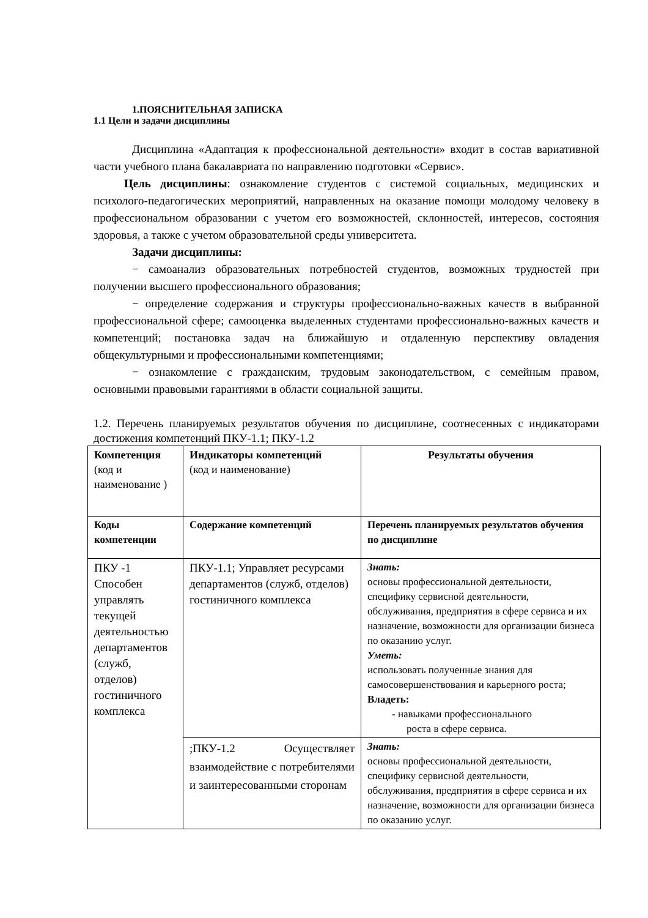1.ПОЯСНИТЕЛЬНАЯ ЗАПИСКА
1.1 Цели и задачи дисциплины
Дисциплина «Адаптация к профессиональной деятельности» входит в состав вариативной части учебного плана бакалавриата по направлению подготовки «Сервис».
Цель дисциплины: ознакомление студентов с системой социальных, медицинских и психолого-педагогических мероприятий, направленных на оказание помощи молодому человеку в профессиональном образовании с учетом его возможностей, склонностей, интересов, состояния здоровья, а также с учетом образовательной среды университета.
Задачи дисциплины:
− самоанализ образовательных потребностей студентов, возможных трудностей при получении высшего профессионального образования;
− определение содержания и структуры профессионально-важных качеств в выбранной профессиональной сфере; самооценка выделенных студентами профессионально-важных качеств и компетенций; постановка задач на ближайшую и отдаленную перспективу овладения общекультурными и профессиональными компетенциями;
− ознакомление с гражданским, трудовым законодательством, с семейным правом, основными правовыми гарантиями в области социальной защиты.
1.2. Перечень планируемых результатов обучения по дисциплине, соотнесенных с индикаторами достижения компетенций ПКУ-1.1; ПКУ-1.2
| Компетенция (код и наименование ) | Индикаторы компетенций (код и наименование) | Результаты обучения |
| --- | --- | --- |
| Коды компетенции | Содержание компетенций | Перечень планируемых результатов обучения по дисциплине |
| ПКУ -1 Способен управлять текущей деятельностью департаментов (служб, отделов) гостиничного комплекса | ПКУ-1.1; Управляет ресурсами департаментов (служб, отделов) гостиничного комплекса | Знать: основы профессиональной деятельности, специфику сервисной деятельности, обслуживания, предприятия в сфере сервиса и их назначение, возможности для организации бизнеса по оказанию услуг. Уметь: использовать полученные знания для самосовершенствования и карьерного роста; Владеть: - навыками профессионального роста в сфере сервиса. |
| | ;ПКУ-1.2 Осуществляет взаимодействие с потребителями и заинтересованными сторонам | Знать: основы профессиональной деятельности, специфику сервисной деятельности, обслуживания, предприятия в сфере сервиса и их назначение, возможности для организации бизнеса по оказанию услуг. |